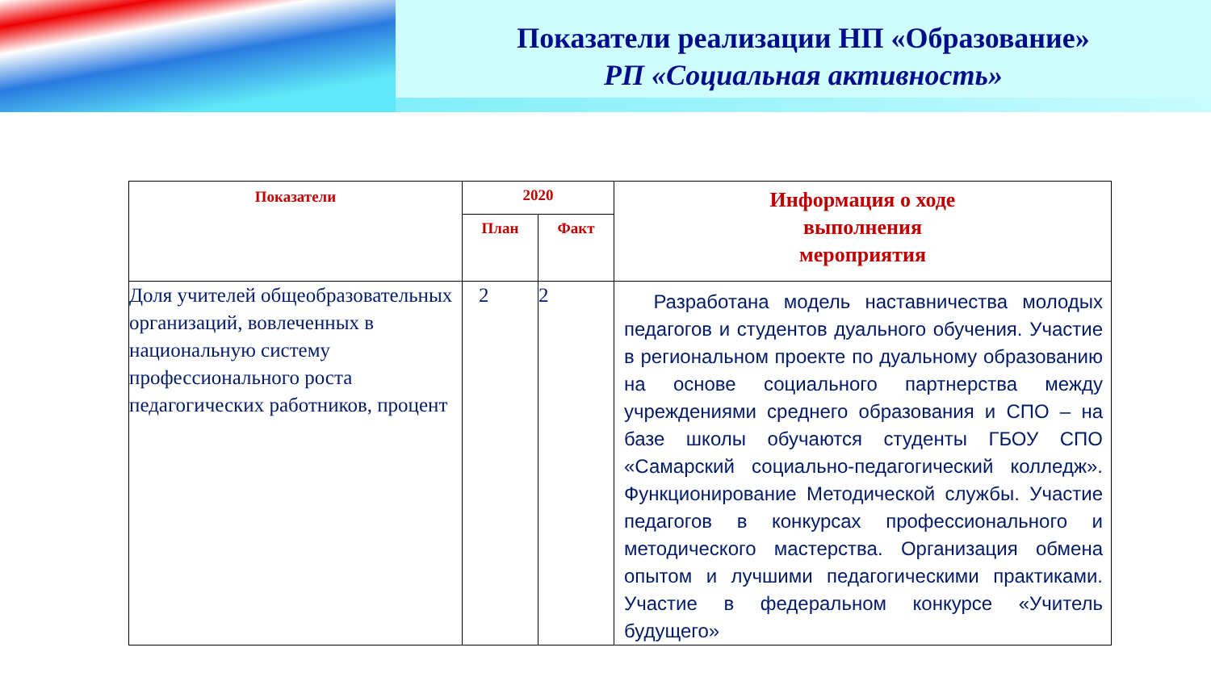Показатели реализации НП «Образование»
РП «Социальная активность»
| Показатели | 2020 | | Информация о ходе выполнения мероприятия |
| --- | --- | --- | --- |
| | План | Факт | |
| Доля учителей общеобразовательных организаций, вовлеченных в национальную систему профессионального роста педагогических работников, процент | 2 | 2 | Разработана модель наставничества молодых педагогов и студентов дуального обучения. Участие в региональном проекте по дуальному образованию на основе социального партнерства между учреждениями среднего образования и СПО – на базе школы обучаются студенты ГБОУ СПО «Самарский социально-педагогический колледж». Функционирование Методической службы. Участие педагогов в конкурсах профессионального и методического мастерства. Организация обмена опытом и лучшими педагогическими практиками. Участие в федеральном конкурсе «Учитель будущего» |